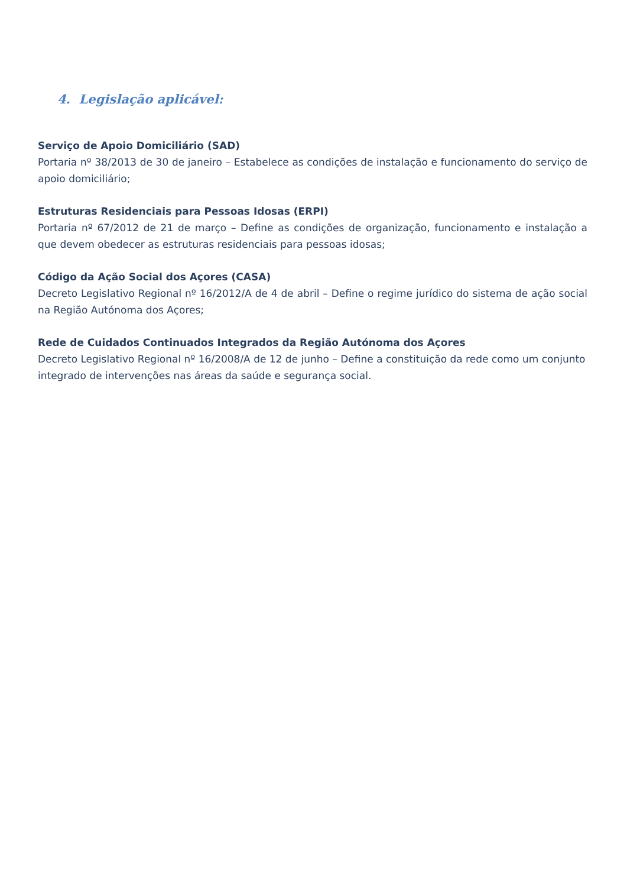4. Legislação aplicável:
Serviço de Apoio Domiciliário (SAD)
Portaria nº 38/2013 de 30 de janeiro – Estabelece as condições de instalação e funcionamento do serviço de apoio domiciliário;
Estruturas Residenciais para Pessoas Idosas (ERPI)
Portaria nº 67/2012 de 21 de março – Define as condições de organização, funcionamento e instalação a que devem obedecer as estruturas residenciais para pessoas idosas;
Código da Ação Social dos Açores (CASA)
Decreto Legislativo Regional nº 16/2012/A de 4 de abril – Define o regime jurídico do sistema de ação social na Região Autónoma dos Açores;
Rede de Cuidados Continuados Integrados da Região Autónoma dos Açores
Decreto Legislativo Regional nº 16/2008/A de 12 de junho – Define a constituição da rede como um conjunto integrado de intervenções nas áreas da saúde e segurança social.